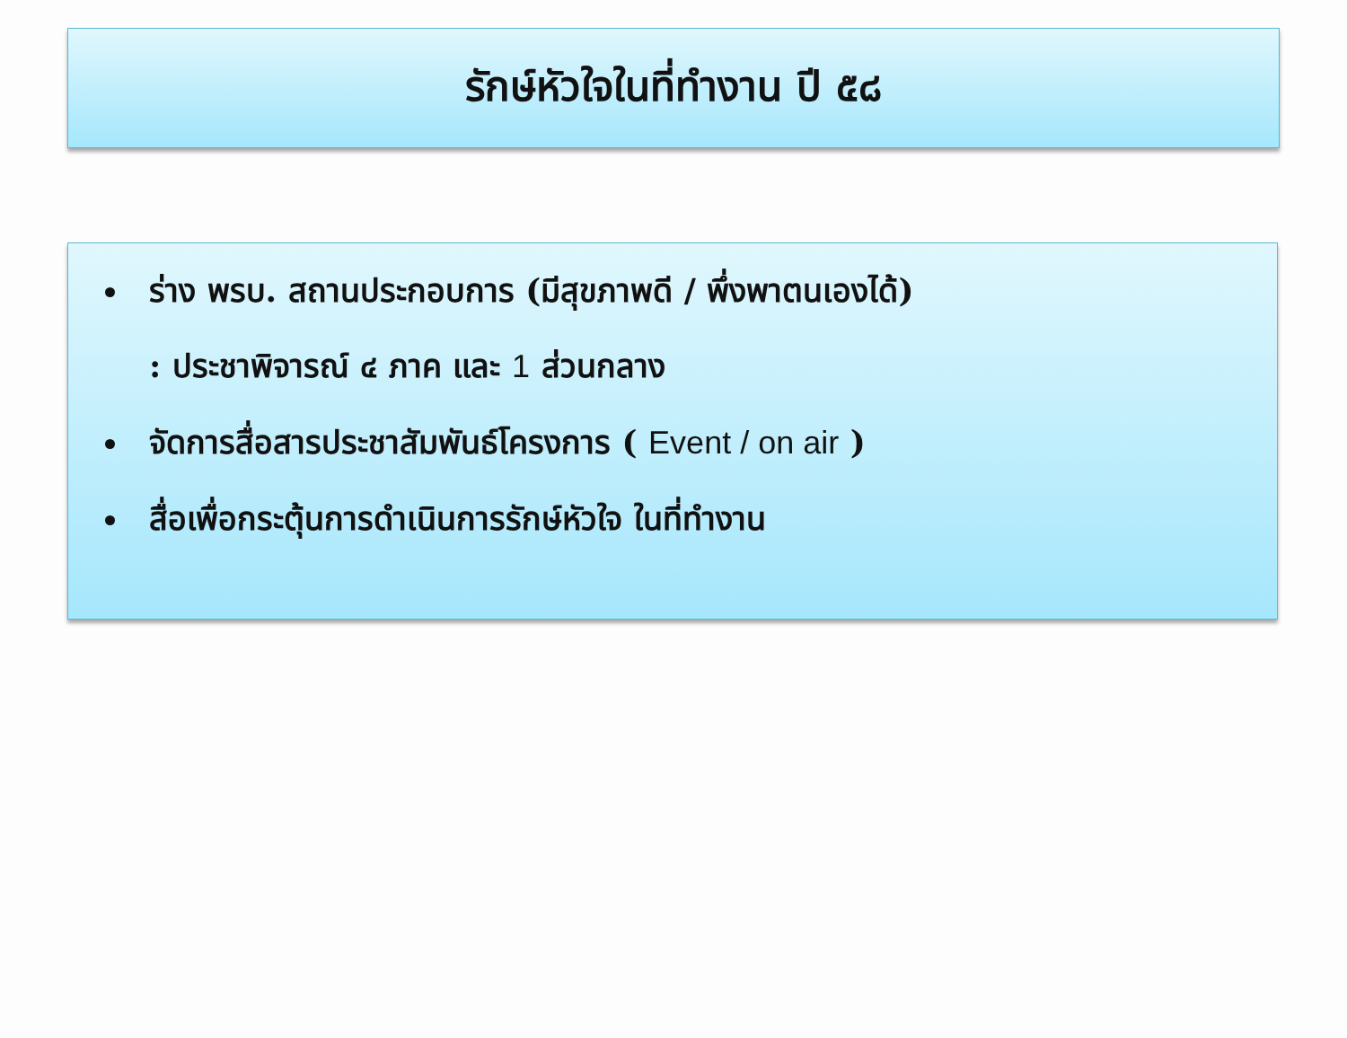รักษ์หัวใจในที่ทำงาน ปี ๕๘
ร่าง พรบ. สถานประกอบการ (มีสุขภาพดี / พึ่งพาตนเองได้)
: ประชาพิจารณ์ ๔ ภาค และ 1 ส่วนกลาง
จัดการสื่อสารประชาสัมพันธ์โครงการ ( Event / on air )
สื่อเพื่อกระตุ้นการดำเนินการรักษ์หัวใจ ในที่ทำงาน